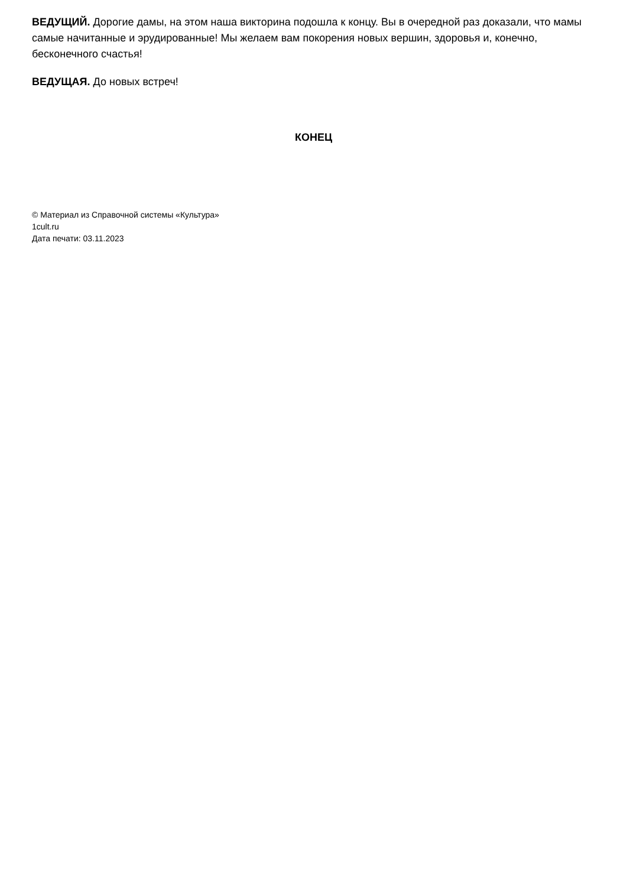ВЕДУЩИЙ. Дорогие дамы, на этом наша викторина подошла к концу. Вы в очередной раз доказали, что мамы самые начитанные и эрудированные! Мы желаем вам покорения новых вершин, здоровья и, конечно, бесконечного счастья!
ВЕДУЩАЯ. До новых встреч!
КОНЕЦ
© Материал из Справочной системы «Культура»
1cult.ru
Дата печати: 03.11.2023